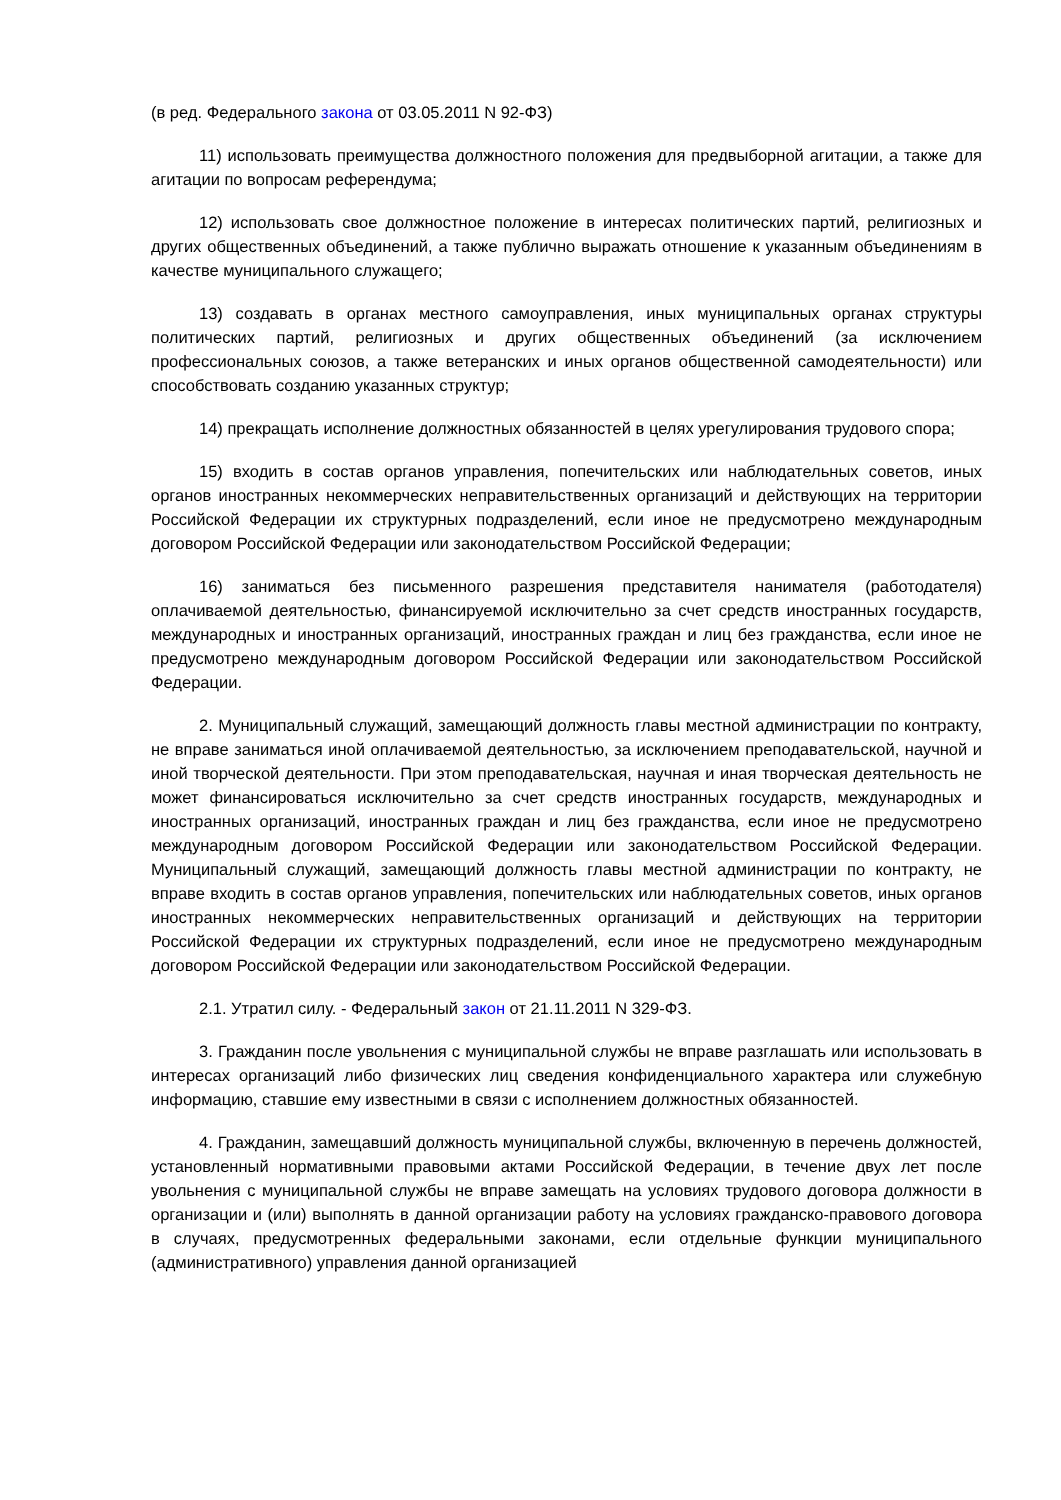(в ред. Федерального закона от 03.05.2011 N 92-ФЗ)
11) использовать преимущества должностного положения для предвыборной агитации, а также для агитации по вопросам референдума;
12) использовать свое должностное положение в интересах политических партий, религиозных и других общественных объединений, а также публично выражать отношение к указанным объединениям в качестве муниципального служащего;
13) создавать в органах местного самоуправления, иных муниципальных органах структуры политических партий, религиозных и других общественных объединений (за исключением профессиональных союзов, а также ветеранских и иных органов общественной самодеятельности) или способствовать созданию указанных структур;
14) прекращать исполнение должностных обязанностей в целях урегулирования трудового спора;
15) входить в состав органов управления, попечительских или наблюдательных советов, иных органов иностранных некоммерческих неправительственных организаций и действующих на территории Российской Федерации их структурных подразделений, если иное не предусмотрено международным договором Российской Федерации или законодательством Российской Федерации;
16) заниматься без письменного разрешения представителя нанимателя (работодателя) оплачиваемой деятельностью, финансируемой исключительно за счет средств иностранных государств, международных и иностранных организаций, иностранных граждан и лиц без гражданства, если иное не предусмотрено международным договором Российской Федерации или законодательством Российской Федерации.
2. Муниципальный служащий, замещающий должность главы местной администрации по контракту, не вправе заниматься иной оплачиваемой деятельностью, за исключением преподавательской, научной и иной творческой деятельности. При этом преподавательская, научная и иная творческая деятельность не может финансироваться исключительно за счет средств иностранных государств, международных и иностранных организаций, иностранных граждан и лиц без гражданства, если иное не предусмотрено международным договором Российской Федерации или законодательством Российской Федерации. Муниципальный служащий, замещающий должность главы местной администрации по контракту, не вправе входить в состав органов управления, попечительских или наблюдательных советов, иных органов иностранных некоммерческих неправительственных организаций и действующих на территории Российской Федерации их структурных подразделений, если иное не предусмотрено международным договором Российской Федерации или законодательством Российской Федерации.
2.1. Утратил силу. - Федеральный закон от 21.11.2011 N 329-ФЗ.
3. Гражданин после увольнения с муниципальной службы не вправе разглашать или использовать в интересах организаций либо физических лиц сведения конфиденциального характера или служебную информацию, ставшие ему известными в связи с исполнением должностных обязанностей.
4. Гражданин, замещавший должность муниципальной службы, включенную в перечень должностей, установленный нормативными правовыми актами Российской Федерации, в течение двух лет после увольнения с муниципальной службы не вправе замещать на условиях трудового договора должности в организации и (или) выполнять в данной организации работу на условиях гражданско-правового договора в случаях, предусмотренных федеральными законами, если отдельные функции муниципального (административного) управления данной организацией